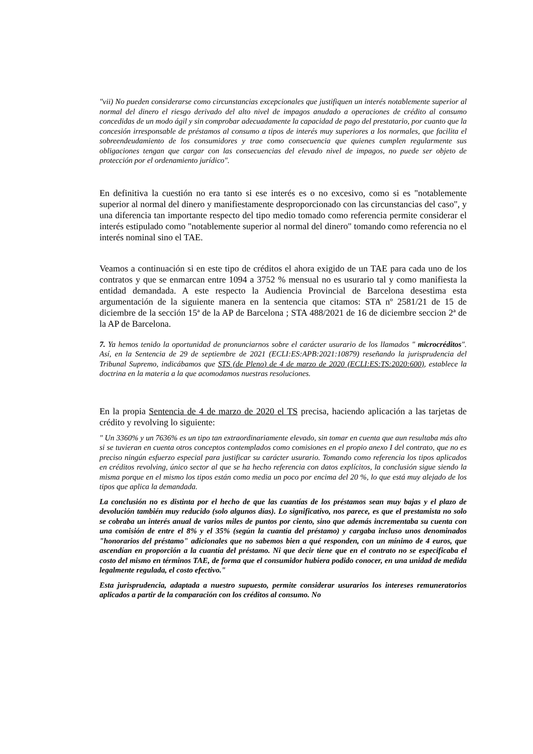"vii) No pueden considerarse como circunstancias excepcionales que justifiquen un interés notablemente superior al normal del dinero el riesgo derivado del alto nivel de impagos anudado a operaciones de crédito al consumo concedidas de un modo ágil y sin comprobar adecuadamente la capacidad de pago del prestatario, por cuanto que la concesión irresponsable de préstamos al consumo a tipos de interés muy superiores a los normales, que facilita el sobreendeudamiento de los consumidores y trae como consecuencia que quienes cumplen regularmente sus obligaciones tengan que cargar con las consecuencias del elevado nivel de impagos, no puede ser objeto de protección por el ordenamiento jurídico".
En definitiva la cuestión no era tanto si ese interés es o no excesivo, como si es "notablemente superior al normal del dinero y manifiestamente desproporcionado con las circunstancias del caso", y una diferencia tan importante respecto del tipo medio tomado como referencia permite considerar el interés estipulado como "notablemente superior al normal del dinero" tomando como referencia no el interés nominal sino el TAE.
Veamos a continuación si en este tipo de créditos el ahora exigido de un TAE para cada uno de los contratos y que se enmarcan entre 1094 a 3752 % mensual no es usurario tal y como manifiesta la entidad demandada. A este respecto la Audiencia Provincial de Barcelona desestima esta argumentación de la siguiente manera en la sentencia que citamos: STA nº 2581/21 de 15 de diciembre de la sección 15ª de la AP de Barcelona ; STA 488/2021 de 16 de diciembre seccion 2ª de la AP de Barcelona.
7. Ya hemos tenido la oportunidad de pronunciarnos sobre el carácter usurario de los llamados " microcréditos". Así, en la Sentencia de 29 de septiembre de 2021 (ECLI:ES:APB:2021:10879) reseñando la jurisprudencia del Tribunal Supremo, indicábamos que STS (de Pleno) de 4 de marzo de 2020 (ECLI:ES:TS:2020:600), establece la doctrina en la materia a la que acomodamos nuestras resoluciones.
En la propia Sentencia de 4 de marzo de 2020 el TS precisa, haciendo aplicación a las tarjetas de crédito y revolving lo siguiente:
" Un 3360% y un 7636% es un tipo tan extraordinariamente elevado, sin tomar en cuenta que aun resultaba más alto si se tuvieran en cuenta otros conceptos contemplados como comisiones en el propio anexo I del contrato, que no es preciso ningún esfuerzo especial para justificar su carácter usurario. Tomando como referencia los tipos aplicados en créditos revolving, único sector al que se ha hecho referencia con datos explícitos, la conclusión sigue siendo la misma porque en el mismo los tipos están como media un poco por encima del 20 %, lo que está muy alejado de los tipos que aplica la demandada.
La conclusión no es distinta por el hecho de que las cuantías de los préstamos sean muy bajas y el plazo de devolución también muy reducido (solo algunos días). Lo significativo, nos parece, es que el prestamista no solo se cobraba un interés anual de varios miles de puntos por ciento, sino que además incrementaba su cuenta con una comisión de entre el 8% y el 35% (según la cuantía del préstamo) y cargaba incluso unos denominados "honorarios del préstamo" adicionales que no sabemos bien a qué responden, con un mínimo de 4 euros, que ascendían en proporción a la cuantía del préstamo. Ni que decir tiene que en el contrato no se especificaba el costo del mismo en términos TAE, de forma que el consumidor hubiera podido conocer, en una unidad de medida legalmente regulada, el costo efectivo."
Esta jurisprudencia, adaptada a nuestro supuesto, permite considerar usurarios los intereses remuneratorios aplicados a partir de la comparación con los créditos al consumo. No